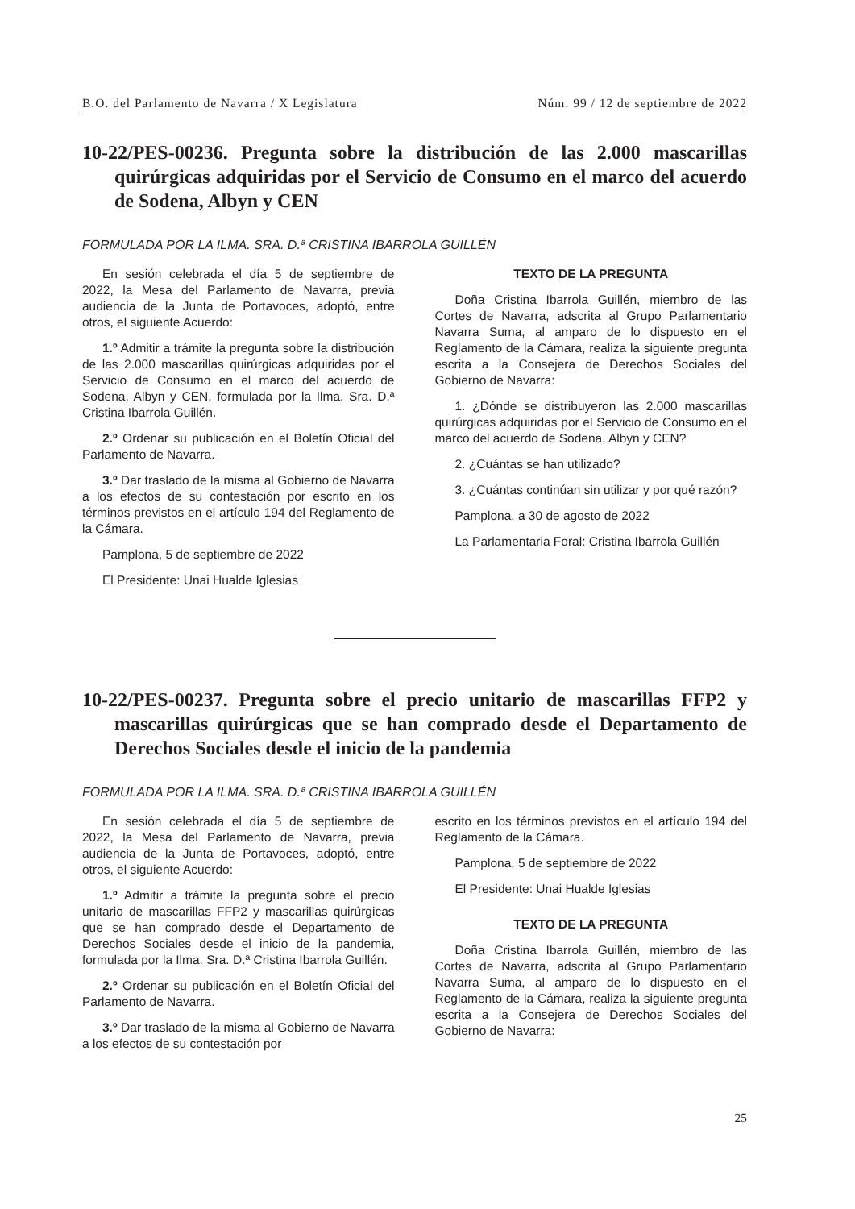B.O. del Parlamento de Navarra / X Legislatura Núm. 99 / 12 de septiembre de 2022
10-22/PES-00236. Pregunta sobre la distribución de las 2.000 mascarillas quirúrgicas adquiridas por el Servicio de Consumo en el marco del acuerdo de Sodena, Albyn y CEN
FORMULADA POR LA ILMA. SRA. D.ª CRISTINA IBARROLA GUILLÉN
En sesión celebrada el día 5 de septiembre de 2022, la Mesa del Parlamento de Navarra, previa audiencia de la Junta de Portavoces, adoptó, entre otros, el siguiente Acuerdo:
1.º Admitir a trámite la pregunta sobre la distribución de las 2.000 mascarillas quirúrgicas adquiridas por el Servicio de Consumo en el marco del acuerdo de Sodena, Albyn y CEN, formulada por la Ilma. Sra. D.ª Cristina Ibarrola Guillén.
2.º Ordenar su publicación en el Boletín Oficial del Parlamento de Navarra.
3.º Dar traslado de la misma al Gobierno de Navarra a los efectos de su contestación por escrito en los términos previstos en el artículo 194 del Reglamento de la Cámara.
Pamplona, 5 de septiembre de 2022
El Presidente: Unai Hualde Iglesias
TEXTO DE LA PREGUNTA
Doña Cristina Ibarrola Guillén, miembro de las Cortes de Navarra, adscrita al Grupo Parlamentario Navarra Suma, al amparo de lo dispuesto en el Reglamento de la Cámara, realiza la siguiente pregunta escrita a la Consejera de Derechos Sociales del Gobierno de Navarra:
1. ¿Dónde se distribuyeron las 2.000 mascarillas quirúrgicas adquiridas por el Servicio de Consumo en el marco del acuerdo de Sodena, Albyn y CEN?
2. ¿Cuántas se han utilizado?
3. ¿Cuántas continúan sin utilizar y por qué razón?
Pamplona, a 30 de agosto de 2022
La Parlamentaria Foral: Cristina Ibarrola Guillén
10-22/PES-00237. Pregunta sobre el precio unitario de mascarillas FFP2 y mascarillas quirúrgicas que se han comprado desde el Departamento de Derechos Sociales desde el inicio de la pandemia
FORMULADA POR LA ILMA. SRA. D.ª CRISTINA IBARROLA GUILLÉN
En sesión celebrada el día 5 de septiembre de 2022, la Mesa del Parlamento de Navarra, previa audiencia de la Junta de Portavoces, adoptó, entre otros, el siguiente Acuerdo:
1.º Admitir a trámite la pregunta sobre el precio unitario de mascarillas FFP2 y mascarillas quirúrgicas que se han comprado desde el Departamento de Derechos Sociales desde el inicio de la pandemia, formulada por la Ilma. Sra. D.ª Cristina Ibarrola Guillén.
2.º Ordenar su publicación en el Boletín Oficial del Parlamento de Navarra.
3.º Dar traslado de la misma al Gobierno de Navarra a los efectos de su contestación por
escrito en los términos previstos en el artículo 194 del Reglamento de la Cámara.
Pamplona, 5 de septiembre de 2022
El Presidente: Unai Hualde Iglesias
TEXTO DE LA PREGUNTA
Doña Cristina Ibarrola Guillén, miembro de las Cortes de Navarra, adscrita al Grupo Parlamentario Navarra Suma, al amparo de lo dispuesto en el Reglamento de la Cámara, realiza la siguiente pregunta escrita a la Consejera de Derechos Sociales del Gobierno de Navarra:
25